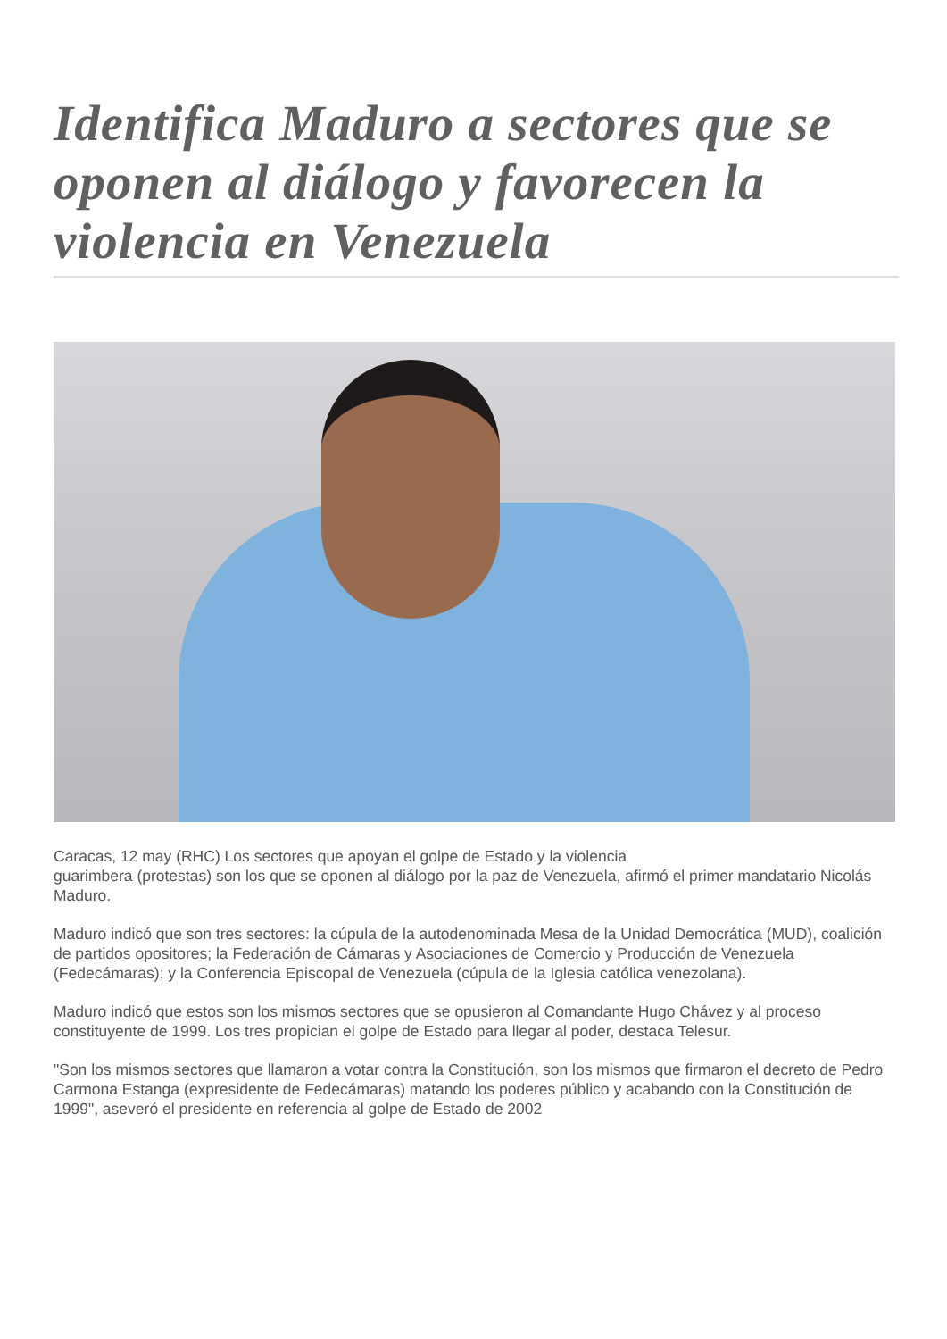Identifica Maduro a sectores que se oponen al diálogo y favorecen la violencia en Venezuela
Caracas, 12 may (RHC) Los sectores que apoyan el golpe de Estado y la violencia
guarimbera (protestas) son los que se oponen al diálogo por la paz de Venezuela, afirmó el primer mandatario Nicolás Maduro.
Maduro indicó que son tres sectores: la cúpula de la autodenominada Mesa de la Unidad Democrática (MUD), coalición de partidos opositores; la Federación de Cámaras y Asociaciones de Comercio y Producción de Venezuela (Fedecámaras); y la Conferencia Episcopal de Venezuela (cúpula de la Iglesia católica venezolana).
Maduro indicó que estos son los mismos sectores que se opusieron al Comandante Hugo Chávez y al proceso constituyente de 1999. Los tres propician el golpe de Estado para llegar al poder, destaca Telesur.
"Son los mismos sectores que llamaron a votar contra la Constitución, son los mismos que firmaron el decreto de Pedro Carmona Estanga (expresidente de Fedecámaras) matando los poderes público y acabando con la Constitución de 1999", aseveró el presidente en referencia al golpe de Estado de 2002